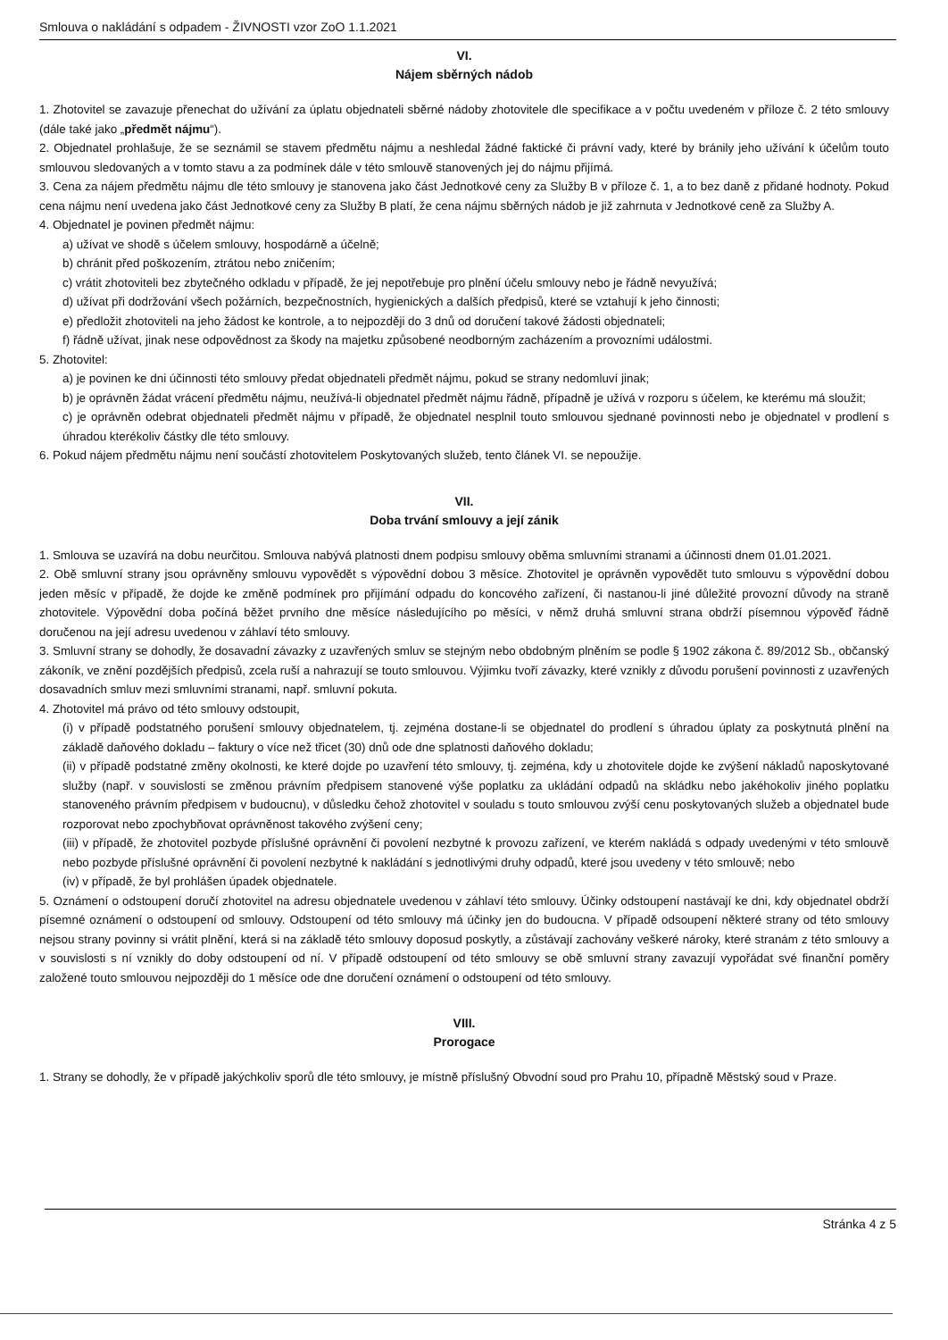Smlouva o nakládání s odpadem - ŽIVNOSTI vzor ZoO 1.1.2021
VI.
Nájem sběrných nádob
1. Zhotovitel se zavazuje přenechat do užívání za úplatu objednateli sběrné nádoby zhotovitele dle specifikace a v počtu uvedeném v příloze č. 2 této smlouvy (dále také jako „předmět nájmu“).
2. Objednatel prohlašuje, že se seznámil se stavem předmětu nájmu a neshledal žádné faktické či právní vady, které by bránily jeho užívání k účelům touto smlouvou sledovaných a v tomto stavu a za podmínek dále v této smlouvě stanovených jej do nájmu přijímá.
3. Cena za nájem předmětu nájmu dle této smlouvy je stanovena jako část Jednotkové ceny za Služby B v příloze č. 1, a to bez daně z přidané hodnoty. Pokud cena nájmu není uvedena jako část Jednotkové ceny za Služby B platí, že cena nájmu sběrných nádob je již zahrnuta v Jednotkové ceně za Služby A.
4. Objednatel je povinen předmět nájmu:
a) užívat ve shodě s účelem smlouvy, hospodárně a účelně;
b) chránit před poškozením, ztrátou nebo zničením;
c) vrátit zhotoviteli bez zbytečného odkladu v případě, že jej nepotřebuje pro plnění účelu smlouvy nebo je řádně nevyužívá;
d) užívat při dodržování všech požárních, bezpečnostních, hygienických a dalších předpisů, které se vztahují k jeho činnosti;
e) předložit zhotoviteli na jeho žádost ke kontrole, a to nejpozději do 3 dnů od doručení takové žádosti objednateli;
f) řádně užívat, jinak nese odpovědnost za škody na majetku způsobené neodborným zacházením a provozními událostmi.
5. Zhotovitel:
a) je povinen ke dni účinnosti této smlouvy předat objednateli předmět nájmu, pokud se strany nedomluví jinak;
b) je oprávněn žádat vrácení předmětu nájmu, neužívá-li objednatel předmět nájmu řádně, případně je užívá v rozporu s účelem, ke kterému má sloužit;
c) je oprávněn odebrat objednateli předmět nájmu v případě, že objednatel nesplnil touto smlouvou sjednané povinnosti nebo je objednatel v prodlení s úhradou kterékoliv částky dle této smlouvy.
6. Pokud nájem předmětu nájmu není součástí zhotovitelem Poskytovaných služeb, tento článek VI. se nepoužije.
VII.
Doba trvání smlouvy a její zánik
1. Smlouva se uzavírá na dobu neurčitou. Smlouva nabývá platnosti dnem podpisu smlouvy oběma smluvními stranami a účinnosti dnem 01.01.2021.
2. Obě smluvní strany jsou oprávněny smlouvu vypovědět s výpovědní dobou 3 měsíce. Zhotovitel je oprávněn vypovědět tuto smlouvu s výpovědní dobou jeden měsíc v případě, že dojde ke změně podmínek pro přijímání odpadu do koncového zařízení, či nastanou-li jiné důležité provozní důvody na straně zhotovitele. Výpovědní doba počíná běžet prvního dne měsíce následujícího po měsíci, v němž druhá smluvní strana obdrží písemnou výpověď řádně doručenou na její adresu uvedenou v záhlaví této smlouvy.
3. Smluvní strany se dohodly, že dosavadní závazky z uzavřených smluv se stejným nebo obdobným plněním se podle § 1902 zákona č. 89/2012 Sb., občanský zákoník, ve znění pozdějších předpisů, zcela ruší a nahrazují se touto smlouvou. Výjimku tvoří závazky, které vznikly z důvodu porušení povinnosti z uzavřených dosavadních smluv mezi smluvními stranami, např. smluvní pokuta.
4. Zhotovitel má právo od této smlouvy odstoupit,
(i) v případě podstatného porušení smlouvy objednatelem, tj. zejména dostane-li se objednatel do prodlení s úhradou úplaty za poskytnutá plnění na základě daňového dokladu – faktury o více než třicet (30) dnů ode dne splatnosti daňového dokladu;
(ii) v případě podstatné změny okolnosti, ke které dojde po uzavření této smlouvy, tj. zejména, kdy u zhotovitele dojde ke zvýšení nákladů naposkytované služby (např. v souvislosti se změnou právním předpisem stanovené výše poplatku za ukládání odpadů na skládku nebo jakéhokoliv jiného poplatku stanoveného právním předpisem v budoucnu), v důsledku čehož zhotovitel v souladu s touto smlouvou zvýší cenu poskytovaných služeb a objednatel bude rozporovat nebo zpochybňovat oprávněnost takového zvýšení ceny;
(iii) v případě, že zhotovitel pozbyde příslušné oprávnění či povolení nezbytné k provozu zařízení, ve kterém nakládá s odpady uvedenými v této smlouvě nebo pozbyde příslušné oprávnění či povolení nezbytné k nakládání s jednotlivými druhy odpadů, které jsou uvedeny v této smlouvě; nebo
(iv) v případě, že byl prohlášen úpadek objednatele.
5. Oznámení o odstoupení doručí zhotovitel na adresu objednatele uvedenou v záhlaví této smlouvy. Účinky odstoupení nastávají ke dni, kdy objednatel obdrží písemné oznámení o odstoupení od smlouvy. Odstoupení od této smlouvy má účinky jen do budoucna. V případě odsoupení některé strany od této smlouvy nejsou strany povinny si vrátit plnění, která si na základě této smlouvy doposud poskytly, a zůstávají zachovány veškeré nároky, které stranám z této smlouvy a v souvislosti s ní vznikly do doby odstoupení od ní. V případě odstoupení od této smlouvy se obě smluvní strany zavazují vypořádat své finanční poměry založené touto smlouvou nejpozději do 1 měsíce ode dne doručení oznámení o odstoupení od této smlouvy.
VIII.
Prorogace
1. Strany se dohodly, že v případě jakýchkoliv sporů dle této smlouvy, je místně příslušný Obvodní soud pro Prahu 10, případně Městský soud v Praze.
Stránka 4 z 5